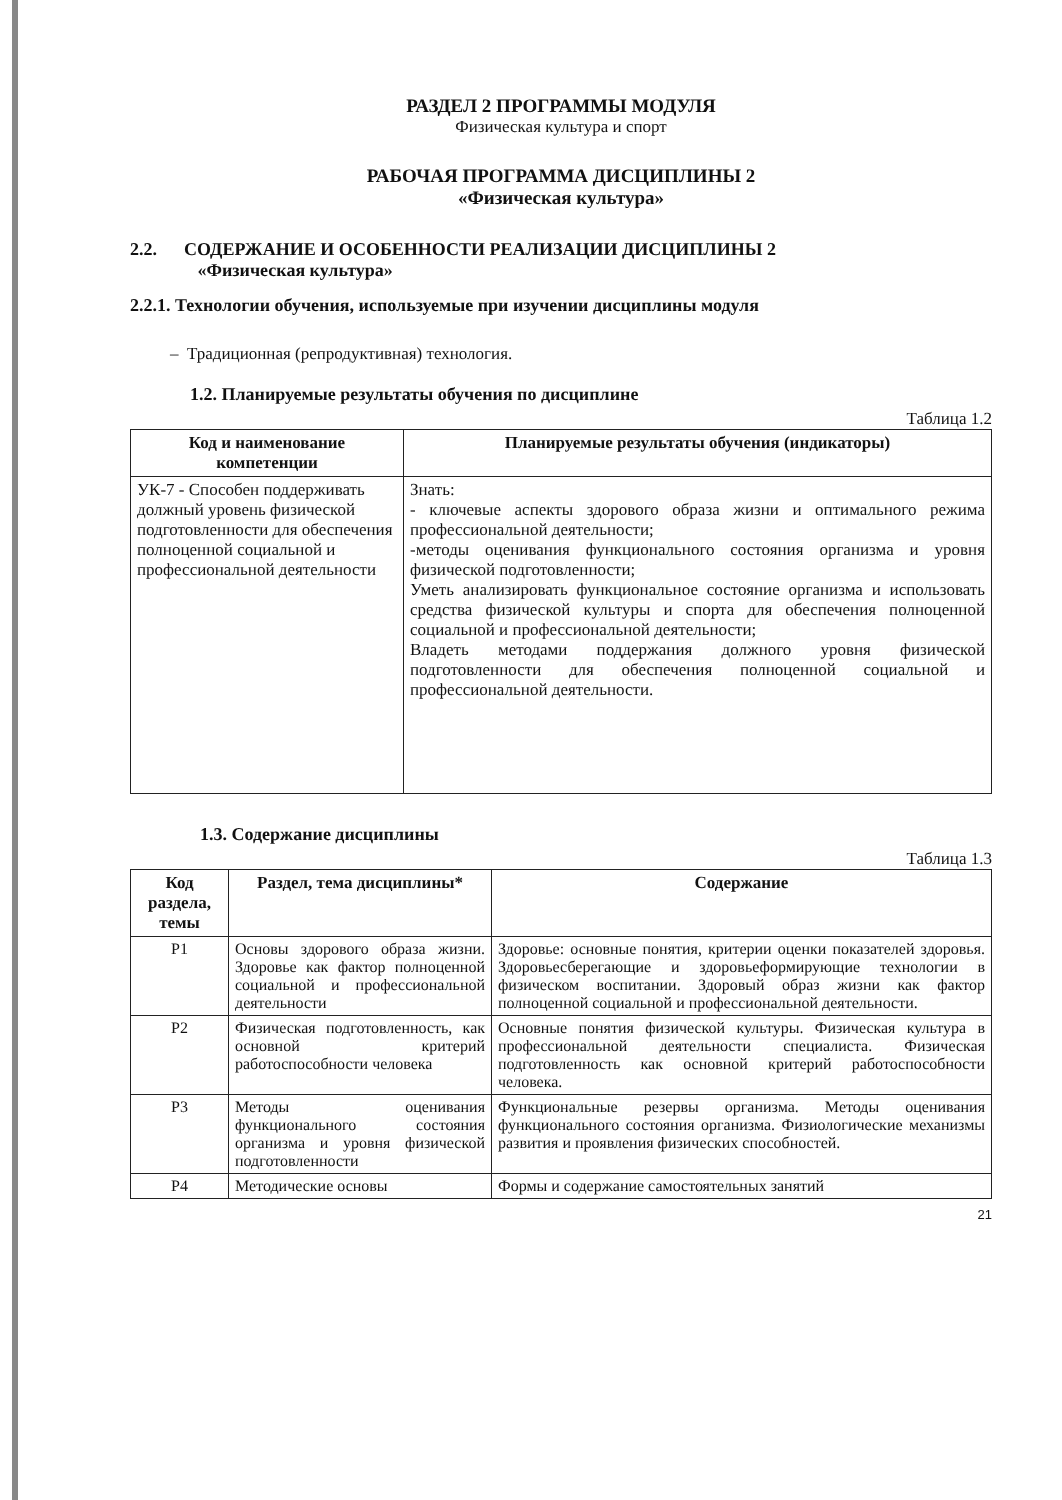РАЗДЕЛ 2 ПРОГРАММЫ МОДУЛЯ
Физическая культура и спорт
РАБОЧАЯ ПРОГРАММА ДИСЦИПЛИНЫ 2
«Физическая культура»
2.2. СОДЕРЖАНИЕ И ОСОБЕННОСТИ РЕАЛИЗАЦИИ ДИСЦИПЛИНЫ 2
«Физическая культура»
2.2.1. Технологии обучения, используемые при изучении дисциплины модуля
– Традиционная (репродуктивная) технология.
1.2. Планируемые результаты обучения по дисциплине
Таблица 1.2
| Код и наименование компетенции | Планируемые результаты обучения (индикаторы) |
| --- | --- |
| УК-7 - Способен поддерживать должный уровень физической подготовленности для обеспечения полноценной социальной и профессиональной деятельности | Знать: - ключевые аспекты здорового образа жизни и оптимального режима профессиональной деятельности; -методы оценивания функционального состояния организма и уровня физической подготовленности; Уметь анализировать функциональное состояние организма и использовать средства физической культуры и спорта для обеспечения полноценной социальной и профессиональной деятельности; Владеть методами поддержания должного уровня физической подготовленности для обеспечения полноценной социальной и профессиональной деятельности. |
1.3. Содержание дисциплины
Таблица 1.3
| Код раздела, темы | Раздел, тема дисциплины* | Содержание |
| --- | --- | --- |
| Р1 | Основы здорового образа жизни. Здоровье как фактор полноценной социальной и профессиональной деятельности | Здоровье: основные понятия, критерии оценки показателей здоровья. Здоровьесберегающие и здоровьеформирующие технологии в физическом воспитании. Здоровый образ жизни как фактор полноценной социальной и профессиональной деятельности. |
| Р2 | Физическая подготовленность, как основной критерий работоспособности человека | Основные понятия физической культуры. Физическая культура в профессиональной деятельности специалиста. Физическая подготовленность как основной критерий работоспособности человека. |
| Р3 | Методы оценивания функционального состояния организма и уровня физической подготовленности | Функциональные резервы организма. Методы оценивания функционального состояния организма. Физиологические механизмы развития и проявления физических способностей. |
| Р4 | Методические основы | Формы и содержание самостоятельных занятий |
21